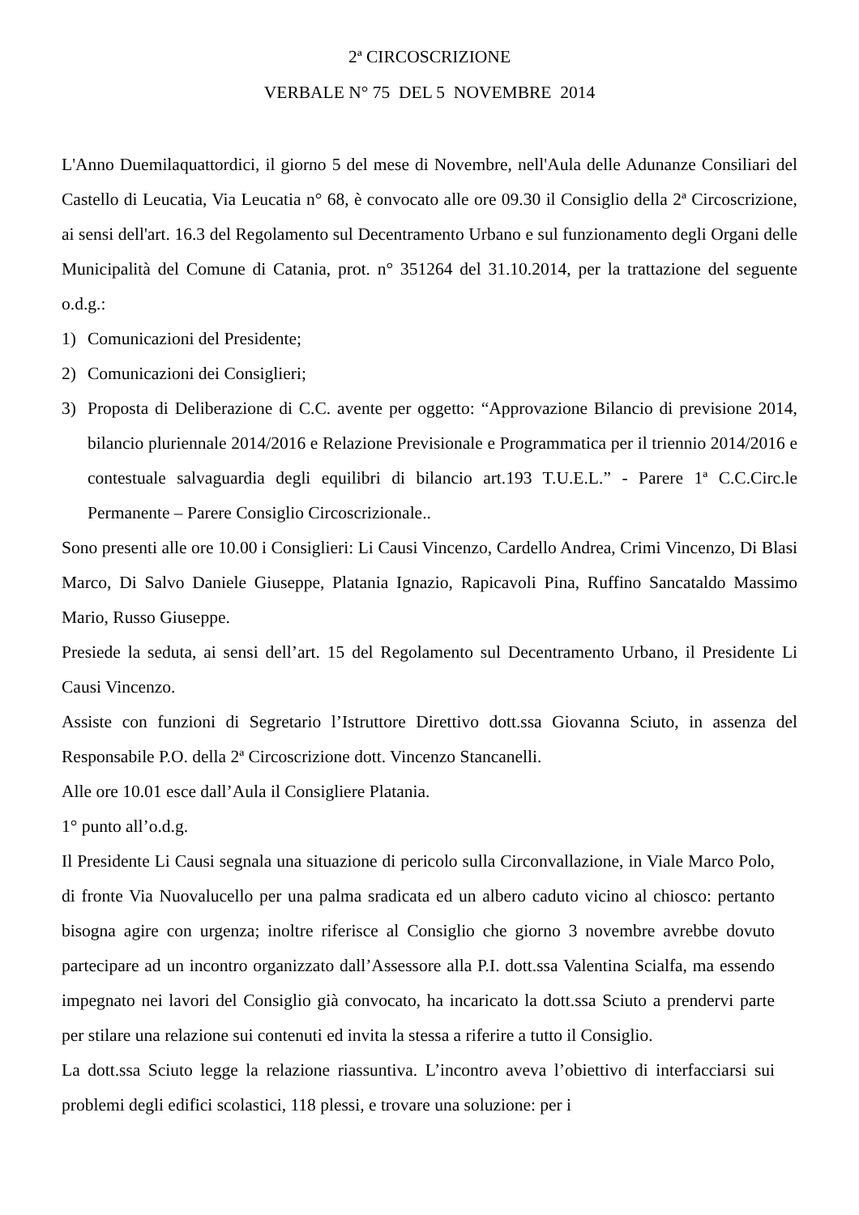2ª CIRCOSCRIZIONE
VERBALE N° 75 DEL 5 NOVEMBRE 2014
L'Anno Duemilaquattordici, il giorno 5 del mese di Novembre, nell'Aula delle Adunanze Consiliari del Castello di Leucatia, Via Leucatia n° 68, è convocato alle ore 09.30 il Consiglio della 2ª Circoscrizione, ai sensi dell'art. 16.3 del Regolamento sul Decentramento Urbano e sul funzionamento degli Organi delle Municipalità del Comune di Catania, prot. n° 351264 del 31.10.2014, per la trattazione del seguente o.d.g.:
1) Comunicazioni del Presidente;
2) Comunicazioni dei Consiglieri;
3) Proposta di Deliberazione di C.C. avente per oggetto: “Approvazione Bilancio di previsione 2014, bilancio pluriennale 2014/2016 e Relazione Previsionale e Programmatica per il triennio 2014/2016 e contestuale salvaguardia degli equilibri di bilancio art.193 T.U.E.L.” - Parere 1ª C.C.Circ.le Permanente – Parere Consiglio Circoscrizionale..
Sono presenti alle ore 10.00 i Consiglieri: Li Causi Vincenzo, Cardello Andrea, Crimi Vincenzo, Di Blasi Marco, Di Salvo Daniele Giuseppe, Platania Ignazio, Rapicavoli Pina, Ruffino Sancataldo Massimo Mario, Russo Giuseppe.
Presiede la seduta, ai sensi dell’art. 15 del Regolamento sul Decentramento Urbano, il Presidente Li Causi Vincenzo.
Assiste con funzioni di Segretario l’Istruttore Direttivo dott.ssa Giovanna Sciuto, in assenza del Responsabile P.O. della 2ª Circoscrizione dott. Vincenzo Stancanelli.
Alle ore 10.01 esce dall’Aula il Consigliere Platania.
1° punto all’o.d.g.
Il Presidente Li Causi segnala una situazione di pericolo sulla Circonvallazione, in Viale Marco Polo, di fronte Via Nuovalucello per una palma sradicata ed un albero caduto vicino al chiosco: pertanto bisogna agire con urgenza; inoltre riferisce al Consiglio che giorno 3 novembre avrebbe dovuto partecipare ad un incontro organizzato dall’Assessore alla P.I. dott.ssa Valentina Scialfa, ma essendo impegnato nei lavori del Consiglio già convocato, ha incaricato la dott.ssa Sciuto a prendervi parte per stilare una relazione sui contenuti ed invita la stessa a riferire a tutto il Consiglio.
La dott.ssa Sciuto legge la relazione riassuntiva. L’incontro aveva l’obiettivo di interfacciarsi sui problemi degli edifici scolastici, 118 plessi, e trovare una soluzione: per i